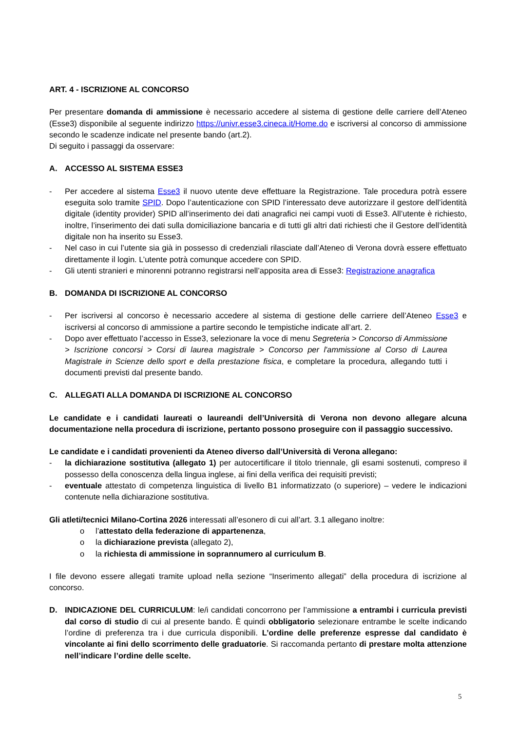ART. 4 - ISCRIZIONE AL CONCORSO
Per presentare domanda di ammissione è necessario accedere al sistema di gestione delle carriere dell’Ateneo (Esse3) disponibile al seguente indirizzo https://univr.esse3.cineca.it/Home.do e iscriversi al concorso di ammissione secondo le scadenze indicate nel presente bando (art.2).
Di seguito i passaggi da osservare:
A. ACCESSO AL SISTEMA ESSE3
- Per accedere al sistema Esse3 il nuovo utente deve effettuare la Registrazione. Tale procedura potrà essere eseguita solo tramite SPID. Dopo l’autenticazione con SPID l’interessato deve autorizzare il gestore dell’identità digitale (identity provider) SPID all’inserimento dei dati anagrafici nei campi vuoti di Esse3. All’utente è richiesto, inoltre, l’inserimento dei dati sulla domiciliazione bancaria e di tutti gli altri dati richiesti che il Gestore dell’identità digitale non ha inserito su Esse3.
- Nel caso in cui l’utente sia già in possesso di credenziali rilasciate dall’Ateneo di Verona dovrà essere effettuato direttamente il login. L’utente potrà comunque accedere con SPID.
- Gli utenti stranieri e minorenni potranno registrarsi nell’apposita area di Esse3: Registrazione anagrafica
B. DOMANDA DI ISCRIZIONE AL CONCORSO
- Per iscriversi al concorso è necessario accedere al sistema di gestione delle carriere dell’Ateneo Esse3 e iscriversi al concorso di ammissione a partire secondo le tempistiche indicate all’art. 2.
- Dopo aver effettuato l’accesso in Esse3, selezionare la voce di menu Segreteria > Concorso di Ammissione > Iscrizione concorsi > Corsi di laurea magistrale > Concorso per l'ammissione al Corso di Laurea Magistrale in Scienze dello sport e della prestazione fisica, e completare la procedura, allegando tutti i documenti previsti dal presente bando.
C. ALLEGATI ALLA DOMANDA DI ISCRIZIONE AL CONCORSO
Le candidate e i candidati laureati o laureandi dell’Università di Verona non devono allegare alcuna documentazione nella procedura di iscrizione, pertanto possono proseguire con il passaggio successivo.
Le candidate e i candidati provenienti da Ateneo diverso dall’Università di Verona allegano:
- la dichiarazione sostitutiva (allegato 1) per autocertificare il titolo triennale, gli esami sostenuti, compreso il possesso della conoscenza della lingua inglese, ai fini della verifica dei requisiti previsti;
- eventuale attestato di competenza linguistica di livello B1 informatizzato (o superiore) – vedere le indicazioni contenute nella dichiarazione sostitutiva.
Gli atleti/tecnici Milano-Cortina 2026 interessati all’esonero di cui all’art. 3.1 allegano inoltre:
o l’attestato della federazione di appartenenza,
o la dichiarazione prevista (allegato 2),
o la richiesta di ammissione in soprannumero al curriculum B.
I file devono essere allegati tramite upload nella sezione “Inserimento allegati” della procedura di iscrizione al concorso.
D. INDICAZIONE DEL CURRICULUM: le/i candidati concorrono per l’ammissione a entrambi i curricula previsti dal corso di studio di cui al presente bando. È quindi obbligatorio selezionare entrambe le scelte indicando l’ordine di preferenza tra i due curricula disponibili. L’ordine delle preferenze espresse dal candidato è vincolante ai fini dello scorrimento delle graduatorie. Si raccomanda pertanto di prestare molta attenzione nell’indicare l’ordine delle scelte.
5